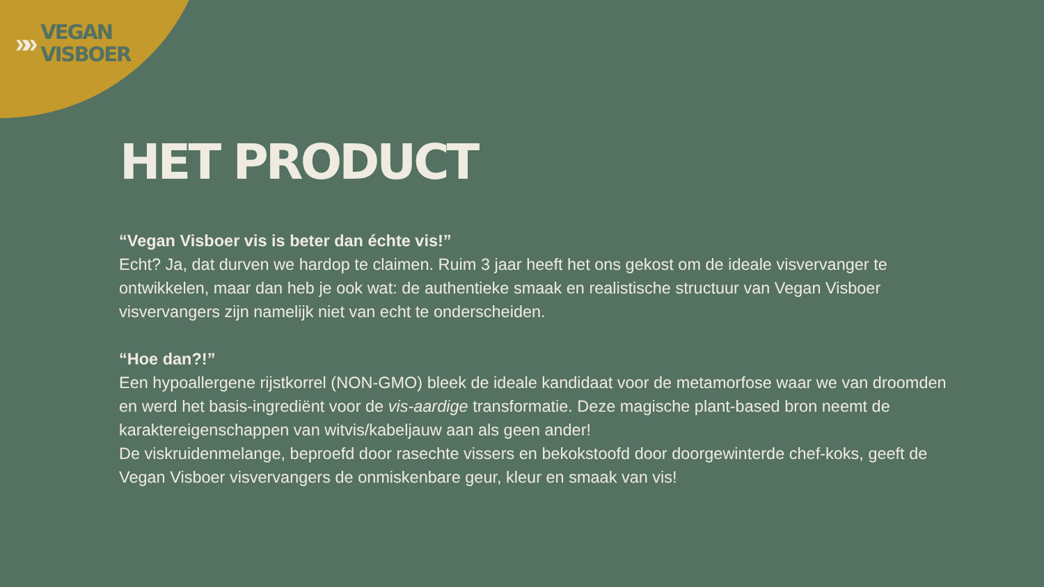»»
VEGAN
VISBOER
HET PRODUCT
“Vegan Visboer vis is beter dan échte vis!”
Echt? Ja, dat durven we hardop te claimen. Ruim 3 jaar heeft het ons gekost om de ideale visvervanger te ontwikkelen, maar dan heb je ook wat: de authentieke smaak en realistische structuur van Vegan Visboer visvervangers zijn namelijk niet van echt te onderscheiden.
“Hoe dan?!”
Een hypoallergene rijstkorrel (NON-GMO) bleek de ideale kandidaat voor de metamorfose waar we van droomden en werd het basis-ingrediënt voor de vis-aardige transformatie. Deze magische plant-based bron neemt de karaktereigenschappen van witvis/kabeljauw aan als geen ander!
De viskruidenmelange, beproefd door rasechte vissers en bekokstoofd door doorgewinterde chef-koks, geeft de Vegan Visboer visvervangers de onmiskenbare geur, kleur en smaak van vis!